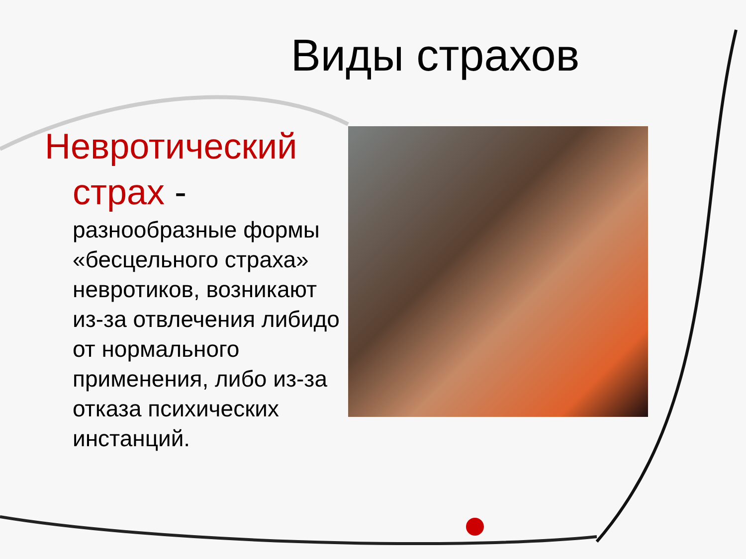Виды страхов
Невротический
страх -
разнообразные формы «бесцельного страха» невротиков, возникают из-за отвлечения либидо от нормального применения, либо из-за отказа психических инстанций.